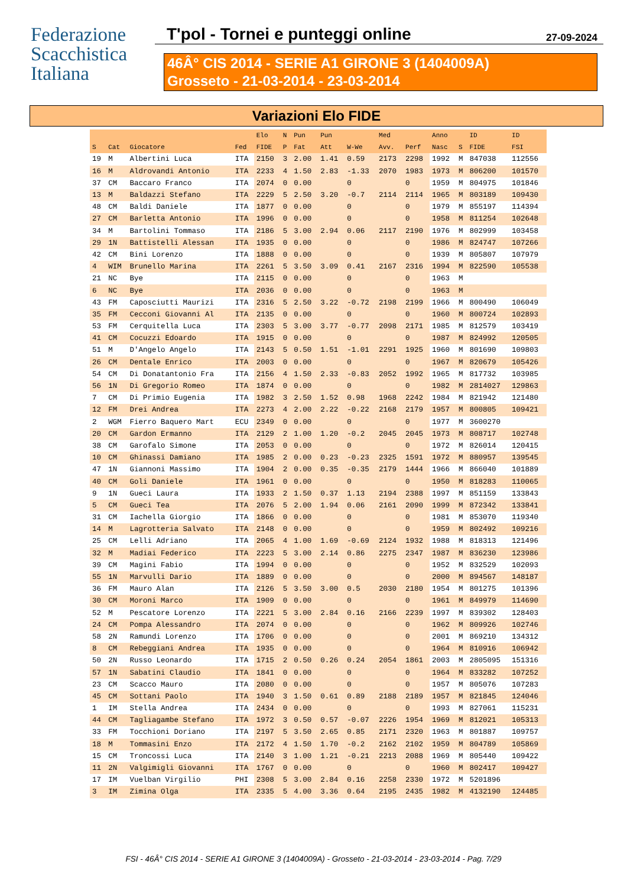Federazione
Scacchistica
Italiana
T'pol - Tornei e punteggi online 27-09-2024
46Â° CIS 2014 - SERIE A1 GIRONE 3 (1404009A)
Grosseto - 21-03-2014 - 23-03-2014
Variazioni Elo FIDE
| | | | | Elo | N | Pun | Pun | | Med | | Anno | | ID | ID |
| --- | --- | --- | --- | --- | --- | --- | --- | --- | --- | --- | --- | --- | --- | --- |
| S | Cat | Giocatore | Fed | FIDE | P | Fat | Att | W-We | Avv. | Perf | Nasc | S | FIDE | FSI |
| 19 | M | Albertini Luca | ITA | 2150 | 3 | 2.00 | 1.41 | 0.59 | 2173 | 2298 | 1992 | M | 847038 | 112556 |
| 16 | M | Aldrovandi Antonio | ITA | 2233 | 4 | 1.50 | 2.83 | -1.33 | 2070 | 1983 | 1973 | M | 806200 | 101570 |
| 37 | CM | Baccaro Franco | ITA | 2074 | 0 | 0.00 | | 0 | | 0 | 1959 | M | 804975 | 101846 |
| 13 | M | Baldazzi Stefano | ITA | 2229 | 5 | 2.50 | 3.20 | -0.7 | 2114 | 2114 | 1965 | M | 803189 | 109430 |
| 48 | CM | Baldi Daniele | ITA | 1877 | 0 | 0.00 | | 0 | | 0 | 1979 | M | 855197 | 114394 |
| 27 | CM | Barletta Antonio | ITA | 1996 | 0 | 0.00 | | 0 | | 0 | 1958 | M | 811254 | 102648 |
| 34 | M | Bartolini Tommaso | ITA | 2186 | 5 | 3.00 | 2.94 | 0.06 | 2117 | 2190 | 1976 | M | 802999 | 103458 |
| 29 | 1N | Battistelli Alessan | ITA | 1935 | 0 | 0.00 | | 0 | | 0 | 1986 | M | 824747 | 107266 |
| 42 | CM | Bini Lorenzo | ITA | 1888 | 0 | 0.00 | | 0 | | 0 | 1939 | M | 805807 | 107979 |
| 4 | WIM | Brunello Marina | ITA | 2261 | 5 | 3.50 | 3.09 | 0.41 | 2167 | 2316 | 1994 | M | 822590 | 105538 |
| 21 | NC | Bye | ITA | 2115 | 0 | 0.00 | | 0 | | 0 | 1963 | M | | |
| 6 | NC | Bye | ITA | 2036 | 0 | 0.00 | | 0 | | 0 | 1963 | M | | |
| 43 | FM | Caposciutti Maurizi | ITA | 2316 | 5 | 2.50 | 3.22 | -0.72 | 2198 | 2199 | 1966 | M | 800490 | 106049 |
| 35 | FM | Cecconi Giovanni Al | ITA | 2135 | 0 | 0.00 | | 0 | | 0 | 1960 | M | 800724 | 102893 |
| 53 | FM | Cerquitella Luca | ITA | 2303 | 5 | 3.00 | 3.77 | -0.77 | 2098 | 2171 | 1985 | M | 812579 | 103419 |
| 41 | CM | Cocuzzi Edoardo | ITA | 1915 | 0 | 0.00 | | 0 | | 0 | 1987 | M | 824992 | 120505 |
| 51 | M | D'Angelo Angelo | ITA | 2143 | 5 | 0.50 | 1.51 | -1.01 | 2291 | 1925 | 1960 | M | 801690 | 109803 |
| 26 | CM | Dentale Enrico | ITA | 2003 | 0 | 0.00 | | 0 | | 0 | 1967 | M | 820679 | 105426 |
| 54 | CM | Di Donatantonio Fra | ITA | 2156 | 4 | 1.50 | 2.33 | -0.83 | 2052 | 1992 | 1965 | M | 817732 | 103985 |
| 56 | 1N | Di Gregorio Romeo | ITA | 1874 | 0 | 0.00 | | 0 | | 0 | 1982 | M | 2814027 | 129863 |
| 7 | CM | Di Primio Eugenia | ITA | 1982 | 3 | 2.50 | 1.52 | 0.98 | 1968 | 2242 | 1984 | M | 821942 | 121480 |
| 12 | FM | Drei Andrea | ITA | 2273 | 4 | 2.00 | 2.22 | -0.22 | 2168 | 2179 | 1957 | M | 800805 | 109421 |
| 2 | WGM | Fierro Baquero Mart | ECU | 2349 | 0 | 0.00 | | 0 | | 0 | 1977 | M | 3600270 | |
| 20 | CM | Gardon Ermanno | ITA | 2129 | 2 | 1.00 | 1.20 | -0.2 | 2045 | 2045 | 1973 | M | 808717 | 102748 |
| 38 | CM | Garofalo Simone | ITA | 2053 | 0 | 0.00 | | 0 | | 0 | 1972 | M | 826014 | 120415 |
| 10 | CM | Ghinassi Damiano | ITA | 1985 | 2 | 0.00 | 0.23 | -0.23 | 2325 | 1591 | 1972 | M | 880957 | 139545 |
| 47 | 1N | Giannoni Massimo | ITA | 1904 | 2 | 0.00 | 0.35 | -0.35 | 2179 | 1444 | 1966 | M | 866040 | 101889 |
| 40 | CM | Goli Daniele | ITA | 1961 | 0 | 0.00 | | 0 | | 0 | 1950 | M | 818283 | 110065 |
| 9 | 1N | Gueci Laura | ITA | 1933 | 2 | 1.50 | 0.37 | 1.13 | 2194 | 2388 | 1997 | M | 851159 | 133843 |
| 5 | CM | Gueci Tea | ITA | 2076 | 5 | 2.00 | 1.94 | 0.06 | 2161 | 2090 | 1999 | M | 872342 | 133841 |
| 31 | CM | Iachella Giorgio | ITA | 1866 | 0 | 0.00 | | 0 | | 0 | 1981 | M | 853070 | 119340 |
| 14 | M | Lagrotteria Salvato | ITA | 2148 | 0 | 0.00 | | 0 | | 0 | 1959 | M | 802492 | 109216 |
| 25 | CM | Lelli Adriano | ITA | 2065 | 4 | 1.00 | 1.69 | -0.69 | 2124 | 1932 | 1988 | M | 818313 | 121496 |
| 32 | M | Madiai Federico | ITA | 2223 | 5 | 3.00 | 2.14 | 0.86 | 2275 | 2347 | 1987 | M | 836230 | 123986 |
| 39 | CM | Magini Fabio | ITA | 1994 | 0 | 0.00 | | 0 | | 0 | 1952 | M | 832529 | 102093 |
| 55 | 1N | Marvulli Dario | ITA | 1889 | 0 | 0.00 | | 0 | | 0 | 2000 | M | 894567 | 148187 |
| 36 | FM | Mauro Alan | ITA | 2126 | 5 | 3.50 | 3.00 | 0.5 | 2030 | 2180 | 1954 | M | 801275 | 101396 |
| 30 | CM | Moroni Marco | ITA | 1909 | 0 | 0.00 | | 0 | | 0 | 1961 | M | 849979 | 114690 |
| 52 | M | Pescatore Lorenzo | ITA | 2221 | 5 | 3.00 | 2.84 | 0.16 | 2166 | 2239 | 1997 | M | 839302 | 128403 |
| 24 | CM | Pompa Alessandro | ITA | 2074 | 0 | 0.00 | | 0 | | 0 | 1962 | M | 809926 | 102746 |
| 58 | 2N | Ramundi Lorenzo | ITA | 1706 | 0 | 0.00 | | 0 | | 0 | 2001 | M | 869210 | 134312 |
| 8 | CM | Rebeggiani Andrea | ITA | 1935 | 0 | 0.00 | | 0 | | 0 | 1964 | M | 810916 | 106942 |
| 50 | 2N | Russo Leonardo | ITA | 1715 | 2 | 0.50 | 0.26 | 0.24 | 2054 | 1861 | 2003 | M | 2805095 | 151316 |
| 57 | 1N | Sabatini Claudio | ITA | 1841 | 0 | 0.00 | | 0 | | 0 | 1964 | M | 833282 | 107252 |
| 23 | CM | Scacco Mauro | ITA | 2080 | 0 | 0.00 | | 0 | | 0 | 1957 | M | 805076 | 107283 |
| 45 | CM | Sottani Paolo | ITA | 1940 | 3 | 1.50 | 0.61 | 0.89 | 2188 | 2189 | 1957 | M | 821845 | 124046 |
| 1 | IM | Stella Andrea | ITA | 2434 | 0 | 0.00 | | 0 | | 0 | 1993 | M | 827061 | 115231 |
| 44 | CM | Tagliagambe Stefano | ITA | 1972 | 3 | 0.50 | 0.57 | -0.07 | 2226 | 1954 | 1969 | M | 812021 | 105313 |
| 33 | FM | Tocchioni Doriano | ITA | 2197 | 5 | 3.50 | 2.65 | 0.85 | 2171 | 2320 | 1963 | M | 801887 | 109757 |
| 18 | M | Tommasini Enzo | ITA | 2172 | 4 | 1.50 | 1.70 | -0.2 | 2162 | 2102 | 1959 | M | 804789 | 105869 |
| 15 | CM | Troncossi Luca | ITA | 2140 | 3 | 1.00 | 1.21 | -0.21 | 2213 | 2088 | 1969 | M | 805440 | 109422 |
| 11 | 2N | Valgimigli Giovanni | ITA | 1767 | 0 | 0.00 | | 0 | | 0 | 1960 | M | 802417 | 109427 |
| 17 | IM | Vuelban Virgilio | PHI | 2308 | 5 | 3.00 | 2.84 | 0.16 | 2258 | 2330 | 1972 | M | 5201896 | |
| 3 | IM | Zimina Olga | ITA | 2335 | 5 | 4.00 | 3.36 | 0.64 | 2195 | 2435 | 1982 | M | 4132190 | 124485 |
FSI - 46Â° CIS 2014 - SERIE A1 GIRONE 3 (1404009A) - Grosseto - 21-03-2014 - 23-03-2014 - Pag. 7/29